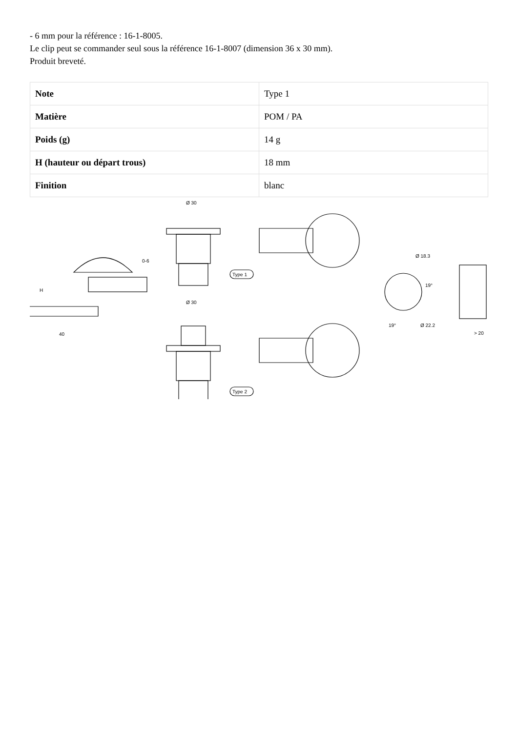- 6 mm pour la référence : 16-1-8005.
Le clip peut se commander seul sous la référence 16-1-8007 (dimension 36 x 30 mm).
Produit breveté.
| Note | Type 1 |
| Matière | POM / PA |
| Poids (g) | 14 g |
| H (hauteur ou départ trous) | 18 mm |
| Finition | blanc |
Ø 30
Ø 30
40
H
0-6
Type 1
Type 2
Ø 18.3
19°
Ø 22.2
19°
> 20